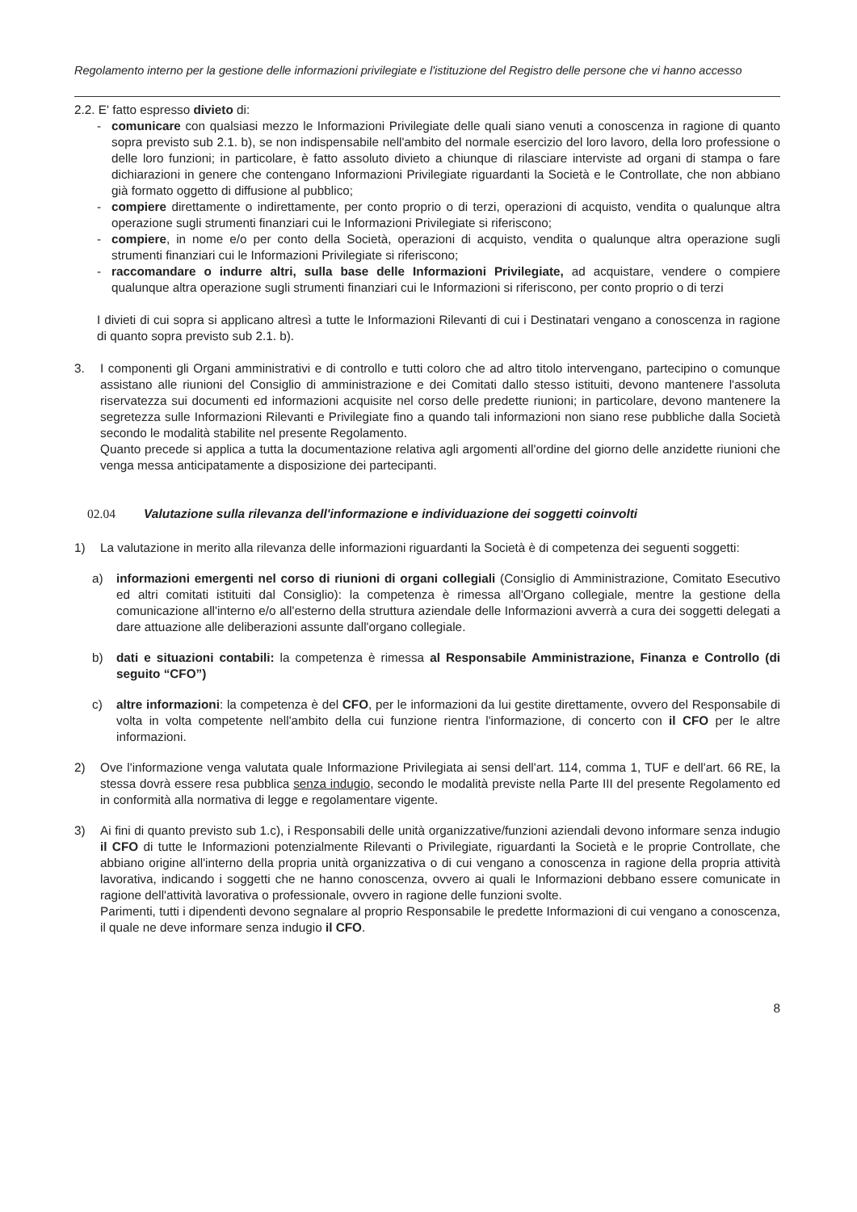Regolamento interno per la gestione delle informazioni privilegiate e l'istituzione del Registro delle persone che vi hanno accesso
2.2. E' fatto espresso divieto di:
- comunicare con qualsiasi mezzo le Informazioni Privilegiate delle quali siano venuti a conoscenza in ragione di quanto sopra previsto sub 2.1. b), se non indispensabile nell'ambito del normale esercizio del loro lavoro, della loro professione o delle loro funzioni; in particolare, è fatto assoluto divieto a chiunque di rilasciare interviste ad organi di stampa o fare dichiarazioni in genere che contengano Informazioni Privilegiate riguardanti la Società e le Controllate, che non abbiano già formato oggetto di diffusione al pubblico;
- compiere direttamente o indirettamente, per conto proprio o di terzi, operazioni di acquisto, vendita o qualunque altra operazione sugli strumenti finanziari cui le Informazioni Privilegiate si riferiscono;
- compiere, in nome e/o per conto della Società, operazioni di acquisto, vendita o qualunque altra operazione sugli strumenti finanziari cui le Informazioni Privilegiate si riferiscono;
- raccomandare o indurre altri, sulla base delle Informazioni Privilegiate, ad acquistare, vendere o compiere qualunque altra operazione sugli strumenti finanziari cui le Informazioni si riferiscono, per conto proprio o di terzi
I divieti di cui sopra si applicano altresì a tutte le Informazioni Rilevanti di cui i Destinatari vengano a conoscenza in ragione di quanto sopra previsto sub 2.1. b).
3. I componenti gli Organi amministrativi e di controllo e tutti coloro che ad altro titolo intervengano, partecipino o comunque assistano alle riunioni del Consiglio di amministrazione e dei Comitati dallo stesso istituiti, devono mantenere l'assoluta riservatezza sui documenti ed informazioni acquisite nel corso delle predette riunioni; in particolare, devono mantenere la segretezza sulle Informazioni Rilevanti e Privilegiate fino a quando tali informazioni non siano rese pubbliche dalla Società secondo le modalità stabilite nel presente Regolamento.
Quanto precede si applica a tutta la documentazione relativa agli argomenti all'ordine del giorno delle anzidette riunioni che venga messa anticipatamente a disposizione dei partecipanti.
02.04 Valutazione sulla rilevanza dell'informazione e individuazione dei soggetti coinvolti
1) La valutazione in merito alla rilevanza delle informazioni riguardanti la Società è di competenza dei seguenti soggetti:
a) informazioni emergenti nel corso di riunioni di organi collegiali (Consiglio di Amministrazione, Comitato Esecutivo ed altri comitati istituiti dal Consiglio): la competenza è rimessa all'Organo collegiale, mentre la gestione della comunicazione all'interno e/o all'esterno della struttura aziendale delle Informazioni avverrà a cura dei soggetti delegati a dare attuazione alle deliberazioni assunte dall'organo collegiale.
b) dati e situazioni contabili: la competenza è rimessa al Responsabile Amministrazione, Finanza e Controllo (di seguito “CFO”)
c) altre informazioni: la competenza è del CFO, per le informazioni da lui gestite direttamente, ovvero del Responsabile di volta in volta competente nell'ambito della cui funzione rientra l'informazione, di concerto con il CFO per le altre informazioni.
2) Ove l'informazione venga valutata quale Informazione Privilegiata ai sensi dell'art. 114, comma 1, TUF e dell'art. 66 RE, la stessa dovrà essere resa pubblica senza indugio, secondo le modalità previste nella Parte III del presente Regolamento ed in conformità alla normativa di legge e regolamentare vigente.
3) Ai fini di quanto previsto sub 1.c), i Responsabili delle unità organizzative/funzioni aziendali devono informare senza indugio il CFO di tutte le Informazioni potenzialmente Rilevanti o Privilegiate, riguardanti la Società e le proprie Controllate, che abbiano origine all'interno della propria unità organizzativa o di cui vengano a conoscenza in ragione della propria attività lavorativa, indicando i soggetti che ne hanno conoscenza, ovvero ai quali le Informazioni debbano essere comunicate in ragione dell'attività lavorativa o professionale, ovvero in ragione delle funzioni svolte.
Parimenti, tutti i dipendenti devono segnalare al proprio Responsabile le predette Informazioni di cui vengano a conoscenza, il quale ne deve informare senza indugio il CFO.
8